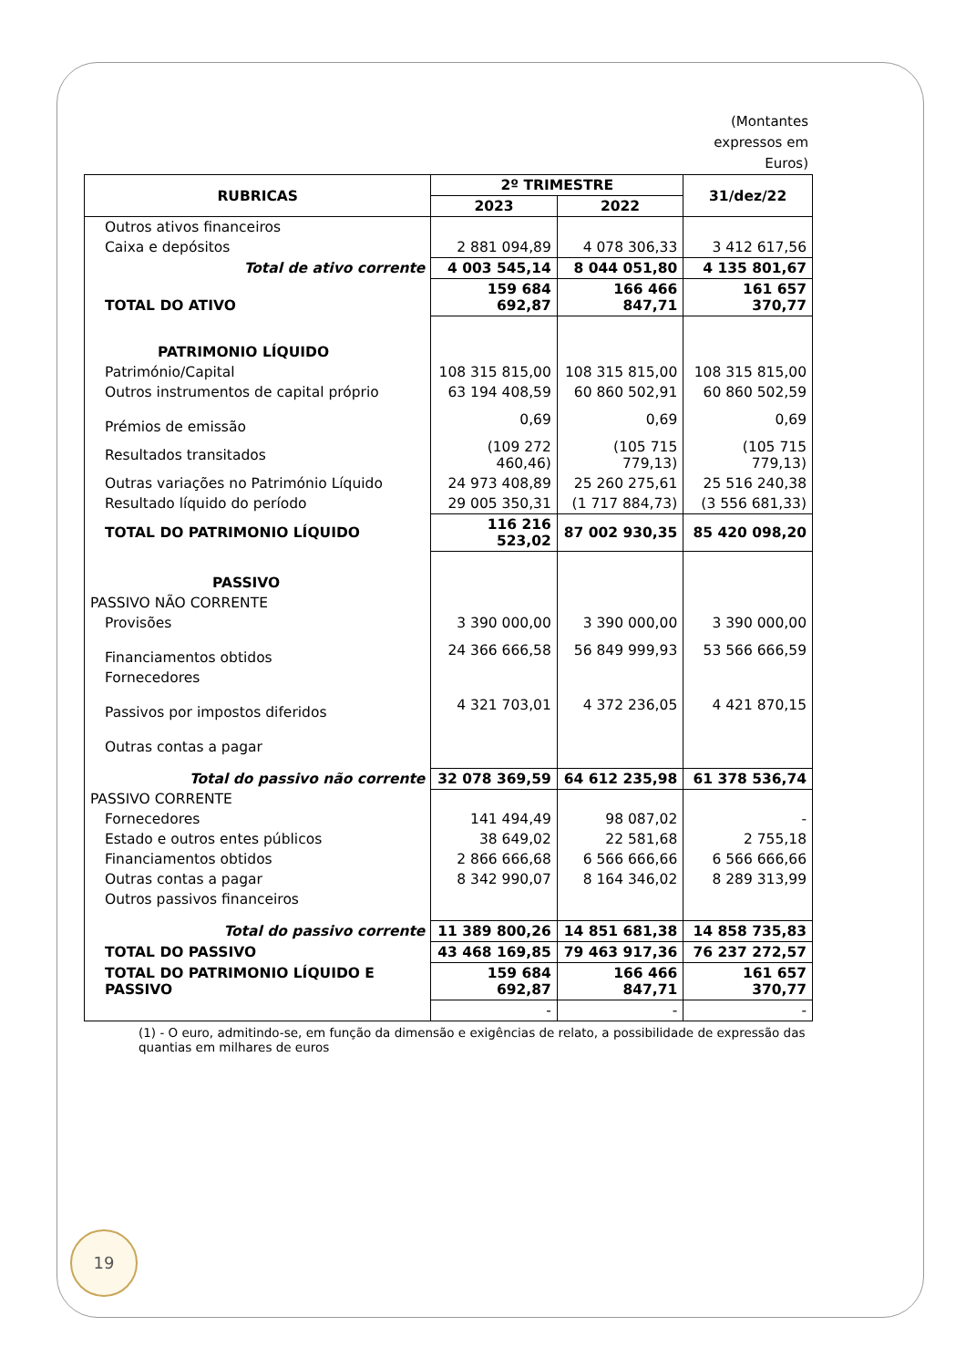(Montantes
expressos em
Euros)
| RUBRICAS | 2º TRIMESTRE | | 31/dez/22 |
| --- | --- | --- | --- |
| | 2023 | 2022 | |
| Outros ativos financeiros | | | |
| Caixa e depósitos | 2 881 094,89 | 4 078 306,33 | 3 412 617,56 |
| Total de ativo corrente | 4 003 545,14 | 8 044 051,80 | 4 135 801,67 |
| TOTAL DO ATIVO | 159 684 692,87 | 166 466 847,71 | 161 657 370,77 |
| PATRIMONIO LÍQUIDO | | | |
| Património/Capital | 108 315 815,00 | 108 315 815,00 | 108 315 815,00 |
| Outros instrumentos de capital próprio | 63 194 408,59 | 60 860 502,91 | 60 860 502,59 |
| Prémios de emissão | 0,69 | 0,69 | 0,69 |
| Resultados transitados | (109 272 460,46) | (105 715 779,13) | (105 715 779,13) |
| Outras variações no Património Líquido | 24 973 408,89 | 25 260 275,61 | 25 516 240,38 |
| Resultado líquido do período | 29 005 350,31 | (1 717 884,73) | (3 556 681,33) |
| TOTAL DO PATRIMONIO LÍQUIDO | 116 216 523,02 | 87 002 930,35 | 85 420 098,20 |
| PASSIVO | | | |
| PASSIVO NÃO CORRENTE | | | |
| Provisões | 3 390 000,00 | 3 390 000,00 | 3 390 000,00 |
| Financiamentos obtidos | 24 366 666,58 | 56 849 999,93 | 53 566 666,59 |
| Fornecedores | | | |
| Passivos por impostos diferidos | 4 321 703,01 | 4 372 236,05 | 4 421 870,15 |
| Outras contas a pagar | | | |
| Total do passivo não corrente | 32 078 369,59 | 64 612 235,98 | 61 378 536,74 |
| PASSIVO CORRENTE | | | |
| Fornecedores | 141 494,49 | 98 087,02 | - |
| Estado e outros entes públicos | 38 649,02 | 22 581,68 | 2 755,18 |
| Financiamentos obtidos | 2 866 666,68 | 6 566 666,66 | 6 566 666,66 |
| Outras contas a pagar | 8 342 990,07 | 8 164 346,02 | 8 289 313,99 |
| Outros passivos financeiros | | | |
| Total do passivo corrente | 11 389 800,26 | 14 851 681,38 | 14 858 735,83 |
| TOTAL DO PASSIVO | 43 468 169,85 | 79 463 917,36 | 76 237 272,57 |
| TOTAL DO PATRIMONIO LÍQUIDO E PASSIVO | 159 684 692,87 | 166 466 847,71 | 161 657 370,77 |
| | - | - | - |
(1) - O euro, admitindo-se, em função da dimensão e exigências de relato, a possibilidade de expressão das quantias em milhares de euros
19